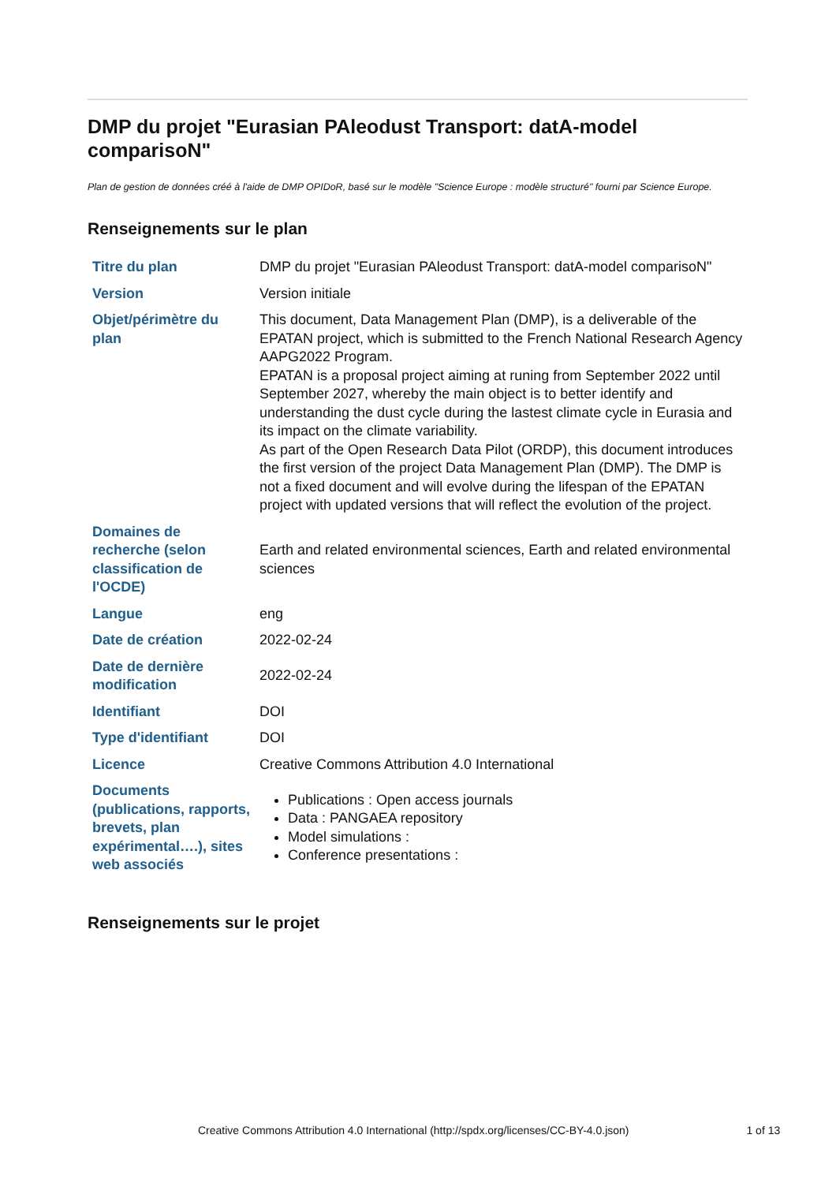DMP du projet "Eurasian PAleodust Transport: datA-model comparisoN"
Plan de gestion de données créé à l'aide de DMP OPIDoR, basé sur le modèle "Science Europe : modèle structuré" fourni par Science Europe.
Renseignements sur le plan
| Titre du plan | DMP du projet "Eurasian PAleodust Transport: datA-model comparisoN" |
| Version | Version initiale |
| Objet/périmètre du plan | This document, Data Management Plan (DMP), is a deliverable of the EPATAN project, which is submitted to the French National Research Agency AAPG2022 Program. EPATAN is a proposal project aiming at runing from September 2022 until September 2027, whereby the main object is to better identify and understanding the dust cycle during the lastest climate cycle in Eurasia and its impact on the climate variability. As part of the Open Research Data Pilot (ORDP), this document introduces the first version of the project Data Management Plan (DMP). The DMP is not a fixed document and will evolve during the lifespan of the EPATAN project with updated versions that will reflect the evolution of the project. |
| Domaines de recherche (selon classification de l'OCDE) | Earth and related environmental sciences, Earth and related environmental sciences |
| Langue | eng |
| Date de création | 2022-02-24 |
| Date de dernière modification | 2022-02-24 |
| Identifiant | DOI |
| Type d'identifiant | DOI |
| Licence | Creative Commons Attribution 4.0 International |
| Documents (publications, rapports, brevets, plan expérimental….), sites web associés | Publications : Open access journals Data : PANGAEA repository Model simulations : Conference presentations : |
Renseignements sur le projet
Creative Commons Attribution 4.0 International (http://spdx.org/licenses/CC-BY-4.0.json) 1 of 13